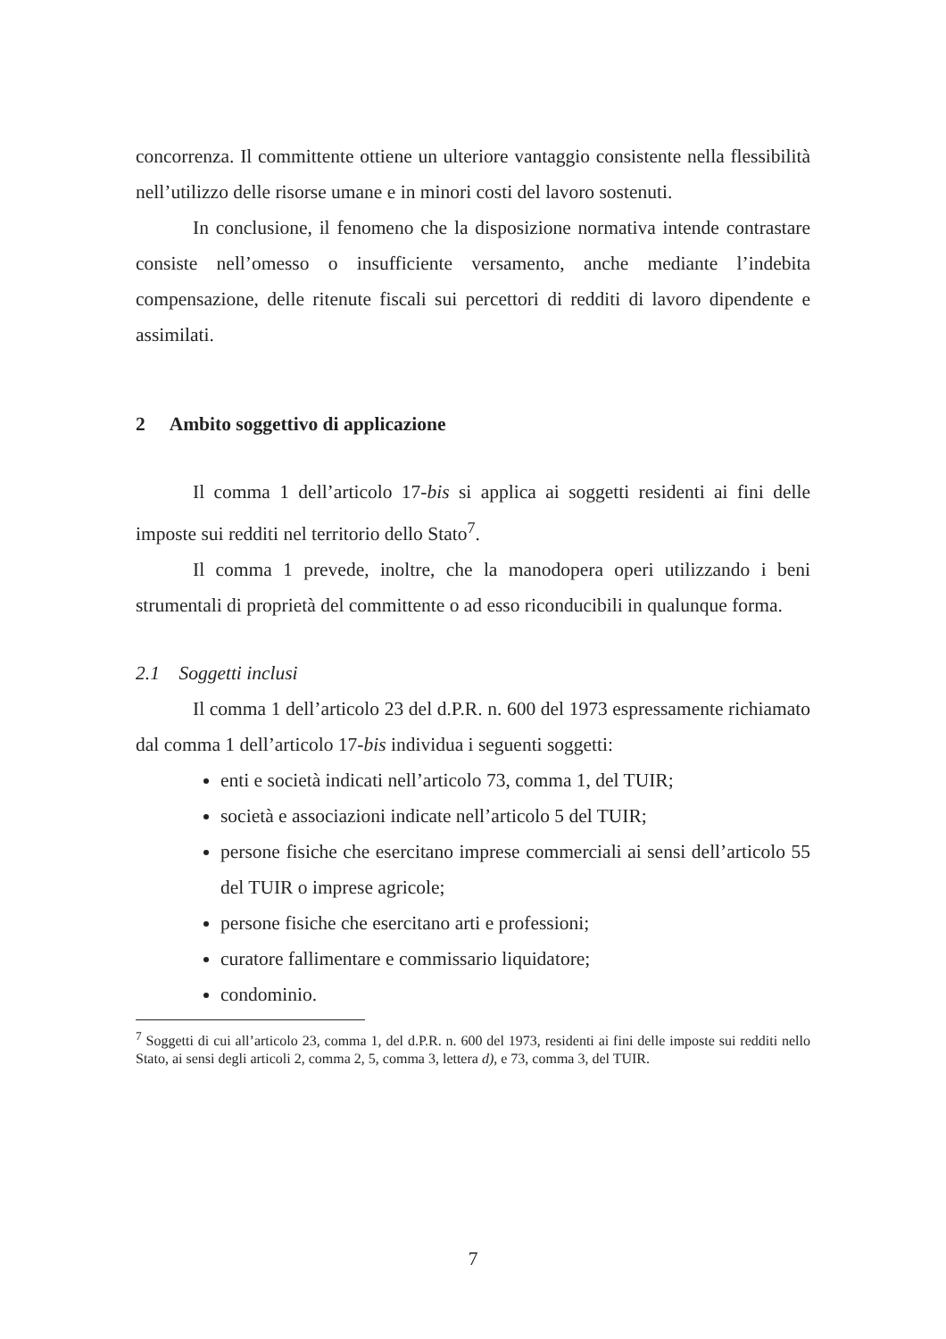concorrenza. Il committente ottiene un ulteriore vantaggio consistente nella flessibilità nell’utilizzo delle risorse umane e in minori costi del lavoro sostenuti.
In conclusione, il fenomeno che la disposizione normativa intende contrastare consiste nell’omesso o insufficiente versamento, anche mediante l’indebita compensazione, delle ritenute fiscali sui percettori di redditi di lavoro dipendente e assimilati.
2 Ambito soggettivo di applicazione
Il comma 1 dell’articolo 17-bis si applica ai soggetti residenti ai fini delle imposte sui redditi nel territorio dello Stato<sup>7</sup>.
Il comma 1 prevede, inoltre, che la manodopera operi utilizzando i beni strumentali di proprietà del committente o ad esso riconducibili in qualunque forma.
2.1 Soggetti inclusi
Il comma 1 dell’articolo 23 del d.P.R. n. 600 del 1973 espressamente richiamato dal comma 1 dell’articolo 17-bis individua i seguenti soggetti:
enti e società indicati nell’articolo 73, comma 1, del TUIR;
società e associazioni indicate nell’articolo 5 del TUIR;
persone fisiche che esercitano imprese commerciali ai sensi dell’articolo 55 del TUIR o imprese agricole;
persone fisiche che esercitano arti e professioni;
curatore fallimentare e commissario liquidatore;
condominio.
<sup>7</sup> Soggetti di cui all’articolo 23, comma 1, del d.P.R. n. 600 del 1973, residenti ai fini delle imposte sui redditi nello Stato, ai sensi degli articoli 2, comma 2, 5, comma 3, lettera d), e 73, comma 3, del TUIR.
7